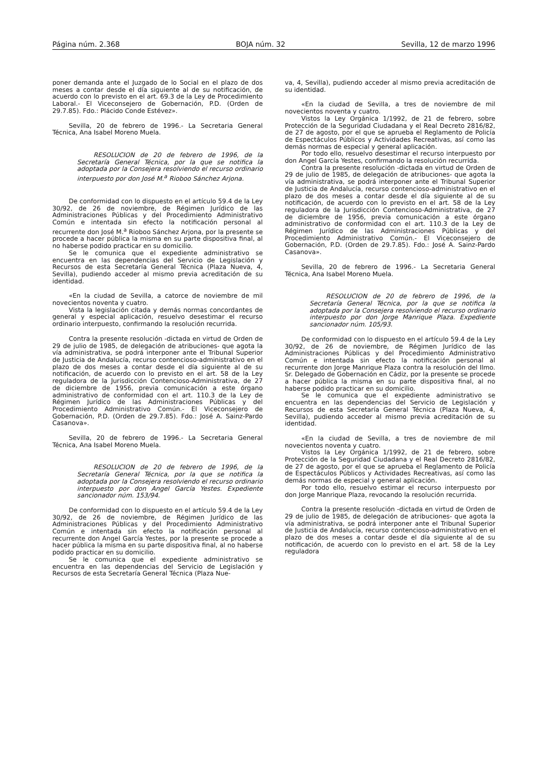Página núm. 2.368 BOJA núm. 32 Sevilla, 12 de marzo 1996
poner demanda ante el Juzgado de lo Social en el plazo de dos meses a contar desde el día siguiente al de su notificación, de acuerdo con lo previsto en el art. 69.3 de la Ley de Procedimiento Laboral.- El Viceconsejero de Gobernación, P.D. (Orden de 29.7.85). Fdo.: Plácido Conde Estévez».
Sevilla, 20 de febrero de 1996.- La Secretaria General Técnica, Ana Isabel Moreno Muela.
RESOLUCION de 20 de febrero de 1996, de la Secretaría General Técnica, por la que se notifica la adoptada por la Consejera resolviendo el recurso ordinario interpuesto por don José M.<sup>a</sup> Rioboo Sánchez Arjona.
De conformidad con lo dispuesto en el artículo 59.4 de la Ley 30/92, de 26 de noviembre, de Régimen Jurídico de las Administraciones Públicas y del Procedimiento Administrativo Común e intentada sin efecto la notificación personal al recurrente don José M.<sup>a</sup> Rioboo Sánchez Arjona, por la presente se procede a hacer pública la misma en su parte dispositiva final, al no haberse podido practicar en su domicilio.
Se le comunica que el expediente administrativo se encuentra en las dependencias del Servicio de Legislación y Recursos de esta Secretaría General Técnica (Plaza Nueva, 4, Sevilla), pudiendo acceder al mismo previa acreditación de su identidad.
«En la ciudad de Sevilla, a catorce de noviembre de mil novecientos noventa y cuatro.
Vista la legislación citada y demás normas concordantes de general y especial aplicación, resuelvo desestimar el recurso ordinario interpuesto, confirmando la resolución recurrida.
Contra la presente resolución -dictada en virtud de Orden de 29 de julio de 1985, de delegación de atribuciones- que agota la vía administrativa, se podrá interponer ante el Tribunal Superior de Justicia de Andalucía, recurso contencioso-administrativo en el plazo de dos meses a contar desde el día siguiente al de su notificación, de acuerdo con lo previsto en el art. 58 de la Ley reguladora de la Jurisdicción Contencioso-Administrativa, de 27 de diciembre de 1956, previa comunicación a este órgano administrativo de conformidad con el art. 110.3 de la Ley de Régimen Jurídico de las Administraciones Públicas y del Procedimiento Administrativo Común.- El Viceconsejero de Gobernación, P.D. (Orden de 29.7.85). Fdo.: José A. Sainz-Pardo Casanova».
Sevilla, 20 de febrero de 1996.- La Secretaria General Técnica, Ana Isabel Moreno Muela.
RESOLUCION de 20 de febrero de 1996, de la Secretaría General Técnica, por la que se notifica la adoptada por la Consejera resolviendo el recurso ordinario interpuesto por don Angel García Yestes. Expediente sancionador núm. 153/94.
De conformidad con lo dispuesto en el artículo 59.4 de la Ley 30/92, de 26 de noviembre, de Régimen Jurídico de las Administraciones Públicas y del Procedimiento Administrativo Común e intentada sin efecto la notificación personal al recurrente don Angel García Yestes, por la presente se procede a hacer pública la misma en su parte dispositiva final, al no haberse podido practicar en su domicilio.
Se le comunica que el expediente administrativo se encuentra en las dependencias del Servicio de Legislación y Recursos de esta Secretaría General Técnica (Plaza Nue-
va, 4, Sevilla), pudiendo acceder al mismo previa acreditación de su identidad.
«En la ciudad de Sevilla, a tres de noviembre de mil novecientos noventa y cuatro.
Vistos la Ley Orgánica 1/1992, de 21 de febrero, sobre Protección de la Seguridad Ciudadana y el Real Decreto 2816/82, de 27 de agosto, por el que se aprueba el Reglamento de Policía de Espectáculos Públicos y Actividades Recreativas, así como las demás normas de especial y general aplicación.
Por todo ello, resuelvo desestimar el recurso interpuesto por don Angel García Yestes, confirmando la resolución recurrida.
Contra la presente resolución -dictada en virtud de Orden de 29 de julio de 1985, de delegación de atribuciones- que agota la vía administrativa, se podrá interponer ante el Tribunal Superior de Justicia de Andalucía, recurso contencioso-administrativo en el plazo de dos meses a contar desde el día siguiente al de su notificación, de acuerdo con lo previsto en el art. 58 de la Ley reguladora de la Jurisdicción Contencioso-Administrativa, de 27 de diciembre de 1956, previa comunicación a este órgano administrativo de conformidad con el art. 110.3 de la Ley de Régimen Jurídico de las Administraciones Públicas y del Procedimiento Administrativo Común.- El Viceconsejero de Gobernación, P.D. (Orden de 29.7.85). Fdo.: José A. Sainz-Pardo Casanova».
Sevilla, 20 de febrero de 1996.- La Secretaria General Técnica, Ana Isabel Moreno Muela.
RESOLUCION de 20 de febrero de 1996, de la Secretaría General Técnica, por la que se notifica la adoptada por la Consejera resolviendo el recurso ordinario interpuesto por don Jorge Manrique Plaza. Expediente sancionador núm. 105/93.
De conformidad con lo dispuesto en el artículo 59.4 de la Ley 30/92, de 26 de noviembre, de Régimen Jurídico de las Administraciones Públicas y del Procedimiento Administrativo Común e intentada sin efecto la notificación personal al recurrente don Jorge Manrique Plaza contra la resolución del Ilmo. Sr. Delegado de Gobernación en Cádiz, por la presente se procede a hacer pública la misma en su parte dispositiva final, al no haberse podido practicar en su domicilio.
Se le comunica que el expediente administrativo se encuentra en las dependencias del Servicio de Legislación y Recursos de esta Secretaría General Técnica (Plaza Nueva, 4, Sevilla), pudiendo acceder al mismo previa acreditación de su identidad.
«En la ciudad de Sevilla, a tres de noviembre de mil novecientos noventa y cuatro.
Vistos la Ley Orgánica 1/1992, de 21 de febrero, sobre Protección de la Seguridad Ciudadana y el Real Decreto 2816/82, de 27 de agosto, por el que se aprueba el Reglamento de Policía de Espectáculos Públicos y Actividades Recreativas, así como las demás normas de especial y general aplicación.
Por todo ello, resuelvo estimar el recurso interpuesto por don Jorge Manrique Plaza, revocando la resolución recurrida.
Contra la presente resolución -dictada en virtud de Orden de 29 de julio de 1985, de delegación de atribuciones- que agota la vía administrativa, se podrá interponer ante el Tribunal Superior de Justicia de Andalucía, recurso contencioso-administrativo en el plazo de dos meses a contar desde el día siguiente al de su notificación, de acuerdo con lo previsto en el art. 58 de la Ley reguladora